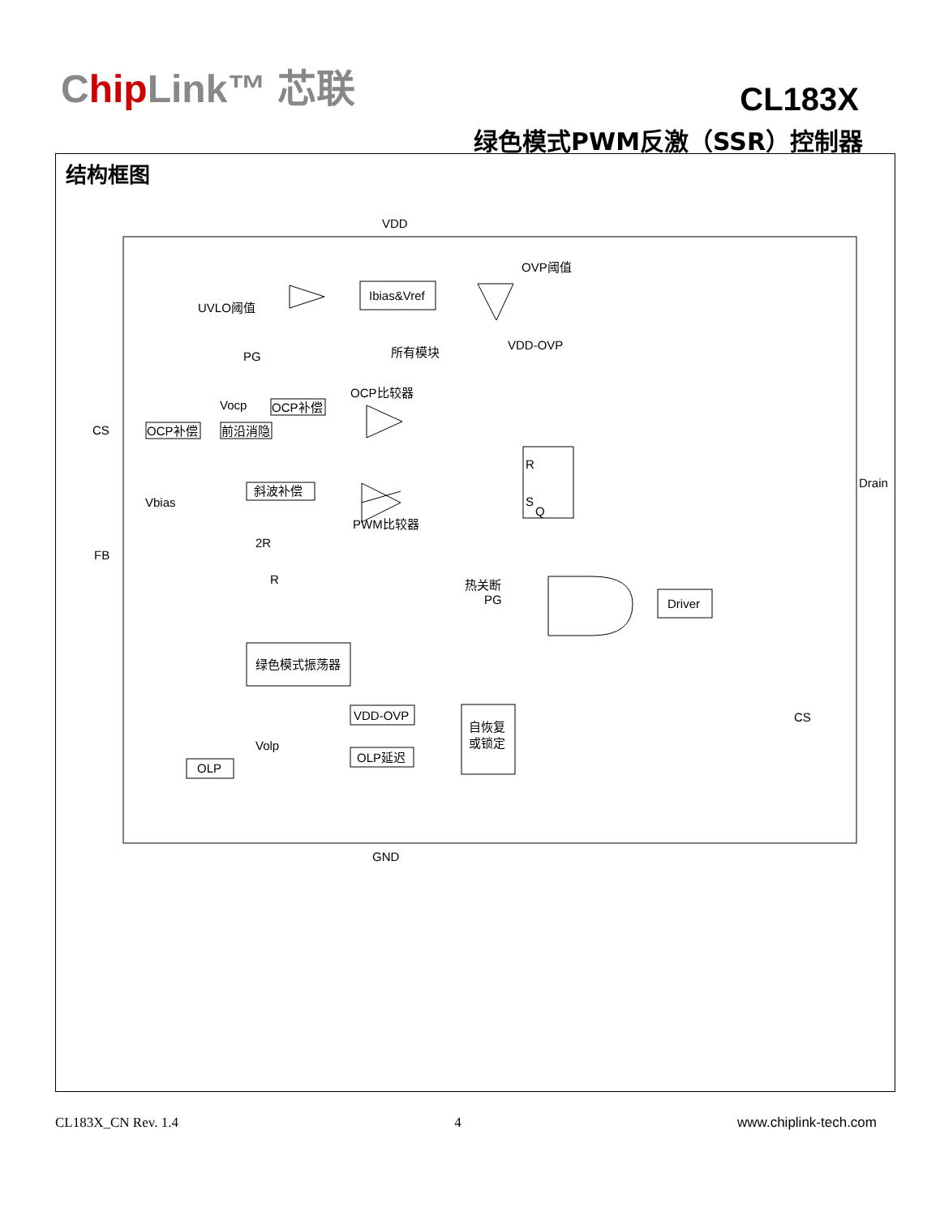Chip Link™ 芯联 CL183X
绿色模式PWM反激（SSR）控制器
结构框图
Ibias&Vref
OCP补偿
前沿消隐
OCP补偿
斜波补偿
R
S
Q
Driver
绿色模式振荡器
VDD-OVP
OLP延迟
自恢复
或锁定
OLP
VDD
OVP阈值
UVLO阈值
PG
所有模块
VDD-OVP
OCP比较器
Vocp
CS
PWM比较器
Vbias
FB
2R
R
热关断
PG
Drain
CS
Volp
GND
CL183X_CN Rev. 1.4 4 www.chiplink-tech.com